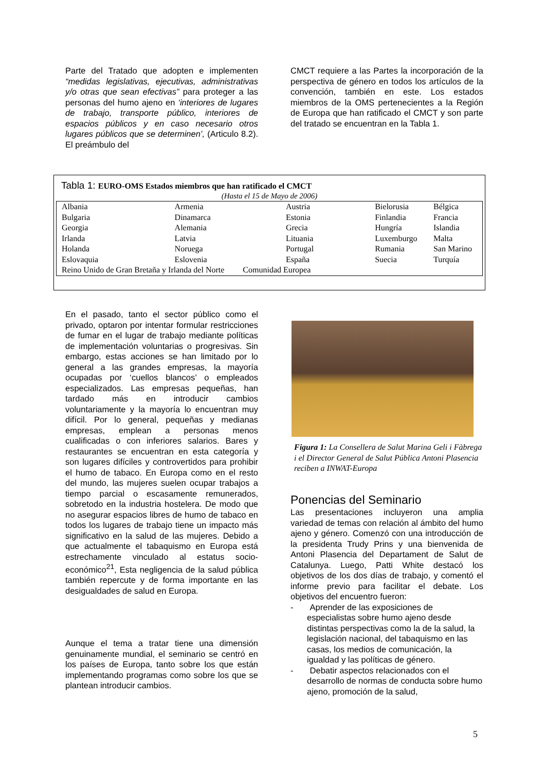Parte del Tratado que adopten e implementen “medidas legislativas, ejecutivas, administrativas y/o otras que sean efectivas” para proteger a las personas del humo ajeno en ‘interiores de lugares de trabajo, transporte público, interiores de espacios públicos y en caso necesario otros lugares públicos que se determinen’, (Articulo 8.2). El preámbulo del
CMCT requiere a las Partes la incorporación de la perspectiva de género en todos los artículos de la convención, también en este. Los estados miembros de la OMS pertenecientes a la Región de Europa que han ratificado el CMCT y son parte del tratado se encuentran en la Tabla 1.
Tabla 1: EURO-OMS Estados miembros que han ratificado el CMCT
(Hasta el 15 de Mayo de 2006)
| Albania | Armenia | Austria | Bielorusia | Bélgica |
| Bulgaria | Dinamarca | Estonia | Finlandia | Francia |
| Georgia | Alemania | Grecia | Hungría | Islandia |
| Irlanda | Latvia | Lituania | Luxemburgo | Malta |
| Holanda | Noruega | Portugal | Rumania | San Marino |
| Eslovaquia | Eslovenia | España | Suecia | Turquía |
| Reino Unido de Gran Bretaña y Irlanda del Norte Comunidad Europea | | | | |
En el pasado, tanto el sector público como el privado, optaron por intentar formular restricciones de fumar en el lugar de trabajo mediante políticas de implementación voluntarias o progresivas. Sin embargo, estas acciones se han limitado por lo general a las grandes empresas, la mayoría ocupadas por ‘cuellos blancos’ o empleados especializados. Las empresas pequeñas, han tardado más en introducir cambios voluntariamente y la mayoría lo encuentran muy difícil. Por lo general, pequeñas y medianas empresas, emplean a personas menos cualificadas o con inferiores salarios. Bares y restaurantes se encuentran en esta categoría y son lugares difíciles y controvertidos para prohibir el humo de tabaco. En Europa como en el resto del mundo, las mujeres suelen ocupar trabajos a tiempo parcial o escasamente remunerados, sobretodo en la industria hostelera. De modo que no asegurar espacios libres de humo de tabaco en todos los lugares de trabajo tiene un impacto más significativo en la salud de las mujeres. Debido a que actualmente el tabaquismo en Europa está estrechamente vinculado al estatus socio-económico<sup>21</sup>, Esta negligencia de la salud pública también repercute y de forma importante en las desigualdades de salud en Europa.
Aunque el tema a tratar tiene una dimensión genuinamente mundial, el seminario se centró en los países de Europa, tanto sobre los que están implementando programas como sobre los que se plantean introducir cambios.
Figura 1: La Consellera de Salut Marina Geli i Fàbrega i el Director General de Salut Pública Antoni Plasencia reciben a INWAT-Europa
Ponencias del Seminario
Las presentaciones incluyeron una amplia variedad de temas con relación al ámbito del humo ajeno y género. Comenzó con una introducción de la presidenta Trudy Prins y una bienvenida de Antoni Plasencia del Departament de Salut de Catalunya. Luego, Patti White destacó los objetivos de los dos días de trabajo, y comentó el informe previo para facilitar el debate. Los objetivos del encuentro fueron:
- Aprender de las exposiciones de especialistas sobre humo ajeno desde distintas perspectivas como la de la salud, la legislación nacional, del tabaquismo en las casas, los medios de comunicación, la igualdad y las políticas de género.
- Debatir aspectos relacionados con el desarrollo de normas de conducta sobre humo ajeno, promoción de la salud,
5